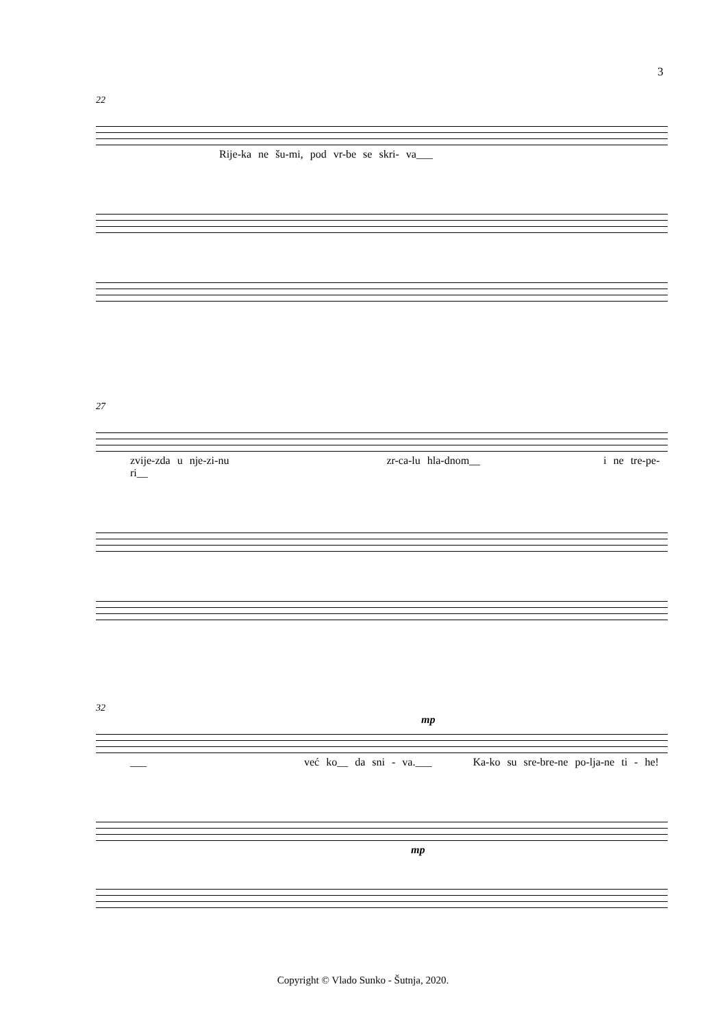3
22
Rije-ka ne šu-mi, pod vr-be se skri- va___
27
zvije-zda u nje-zi-nu zr-ca-lu hla-dnom__ i ne tre-pe-ri__
32
mp
___ već ko__ da sni - va.___ Ka-ko su sre-bre-ne po-lja-ne ti - he!
mp
Copyright © Vlado Sunko - Šutnja, 2020.